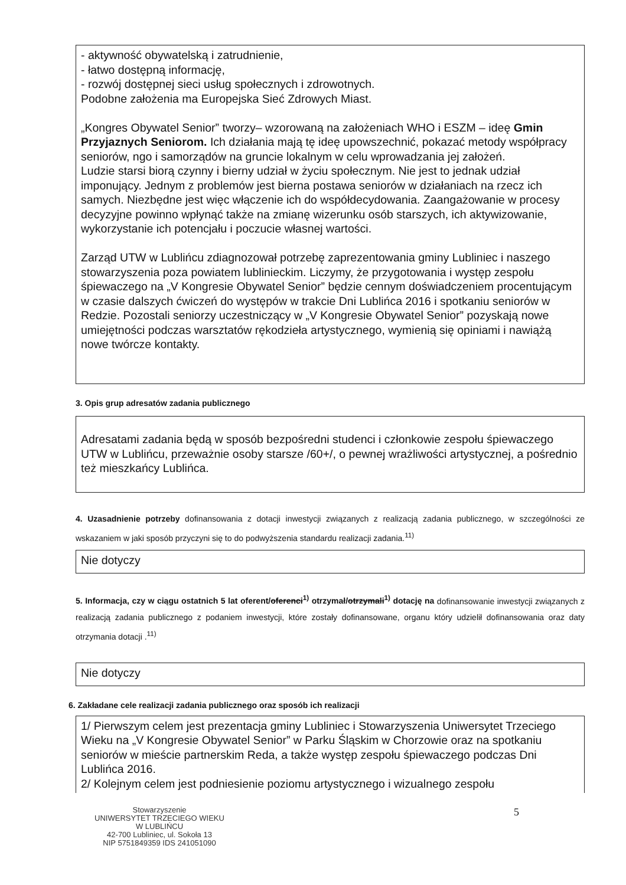- aktywność obywatelską i zatrudnienie,
- łatwo dostępną informację,
- rozwój dostępnej sieci usług społecznych i zdrowotnych.
Podobne założenia ma Europejska Sieć Zdrowych Miast.
„Kongres Obywatel Senior” tworzy– wzorowaną na założeniach WHO i ESZM – ideę Gmin Przyjaznych Seniorom. Ich działania mają tę ideę upowszechnić, pokazać metody współpracy seniorów, ngo i samorządów na gruncie lokalnym w celu wprowadzania jej założeń.
Ludzie starsi biorą czynny i bierny udział w życiu społecznym. Nie jest to jednak udział imponujący. Jednym z problemów jest bierna postawa seniorów w działaniach na rzecz ich samych. Niezbędne jest więc włączenie ich do współdecydowania. Zaangażowanie w procesy decyzyjne powinno wpłynąć także na zmianę wizerunku osób starszych, ich aktywizowanie, wykorzystanie ich potencjału i poczucie własnej wartości.
Zarząd UTW w Lublińcu zdiagnozował potrzebę zaprezentowania gminy Lubliniec i naszego stowarzyszenia poza powiatem lublinieckim. Liczymy, że przygotowania i występ zespołu śpiewaczego na „V Kongresie Obywatel Senior” będzie cennym doświadczeniem procentującym w czasie dalszych ćwiczeń do występów w trakcie Dni Lublińca 2016 i spotkaniu seniorów w Redzie. Pozostali seniorzy uczestniczący w „V Kongresie Obywatel Senior” pozyskają nowe umiejętności podczas warsztatów rękodzieła artystycznego, wymienią się opiniami i nawiążą nowe twórcze kontakty.
3. Opis grup adresatów zadania publicznego
Adresatami zadania będą w sposób bezpośredni studenci i członkowie zespołu śpiewaczego UTW w Lublińcu, przeważnie osoby starsze /60+/, o pewnej wrażliwości artystycznej, a pośrednio też mieszkańcy Lublińca.
4. Uzasadnienie potrzeby dofinansowania z dotacji inwestycji związanych z realizacją zadania publicznego, w szczególności ze wskazaniem w jaki sposób przyczyni się to do podwyższenia standardu realizacji zadania.<sup>11)</sup>
Nie dotyczy
5. Informacja, czy w ciągu ostatnich 5 lat oferent/oferenci<sup>1)</sup> otrzymał/otrzymali<sup>1)</sup> dotację na dofinansowanie inwestycji związanych z realizacją zadania publicznego z podaniem inwestycji, które zostały dofinansowane, organu który udzielił dofinansowania oraz daty otrzymania dotacji .<sup>11)</sup>
Nie dotyczy
6. Zakładane cele realizacji zadania publicznego oraz sposób ich realizacji
1/ Pierwszym celem jest prezentacja gminy Lubliniec i Stowarzyszenia Uniwersytet Trzeciego Wieku na „V Kongresie Obywatel Senior” w Parku Śląskim w Chorzowie oraz na spotkaniu seniorów w mieście partnerskim Reda, a także występ zespołu śpiewaczego podczas Dni Lublińca 2016.
2/ Kolejnym celem jest podniesienie poziomu artystycznego i wizualnego zespołu
Stowarzyszenie
UNIWERSYTET TRZECIEGO WIEKU
W LUBLIŃCU
42-700 Lubliniec, ul. Sokoła 13
NIP 5751849359 IDS 241051090
5